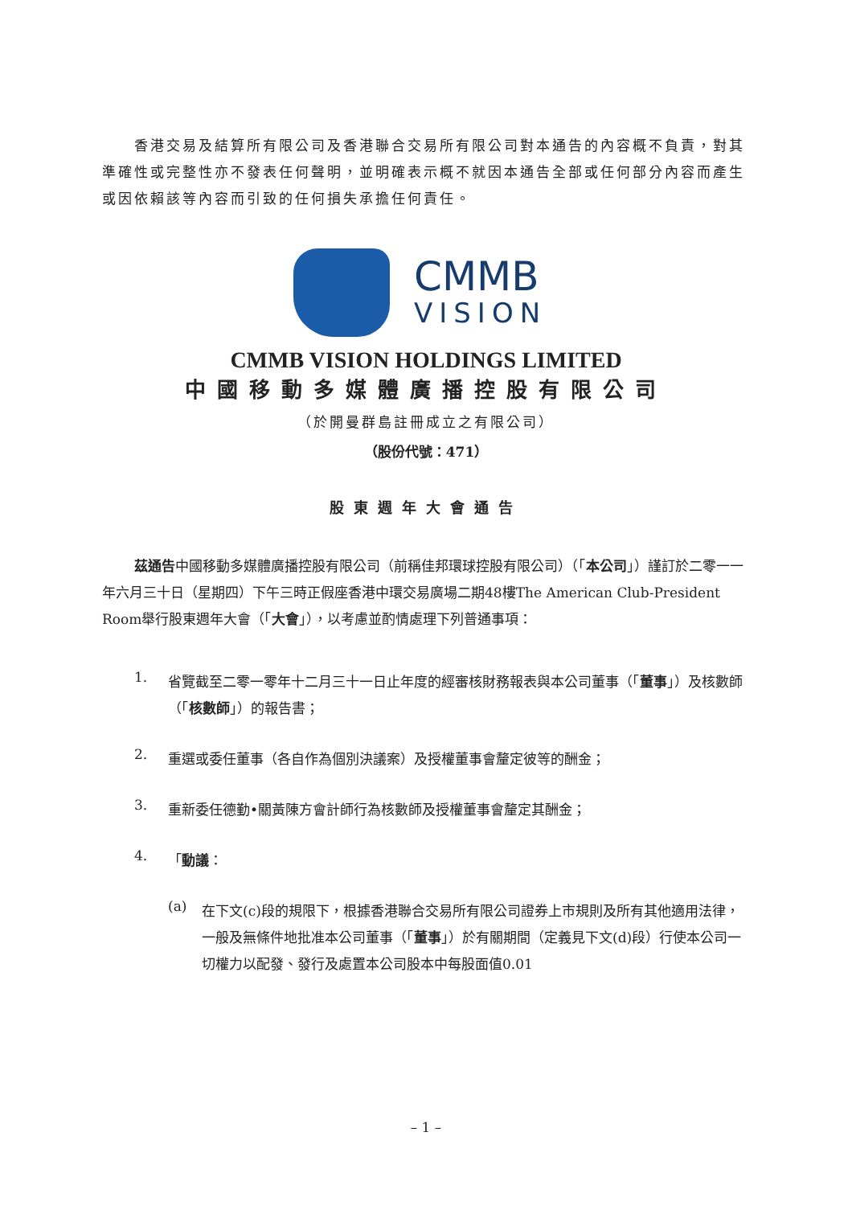香港交易及結算所有限公司及香港聯合交易所有限公司對本通告的內容概不負責，對其準確性或完整性亦不發表任何聲明，並明確表示概不就因本通告全部或任何部分內容而產生或因依賴該等內容而引致的任何損失承擔任何責任。
CMMB
VISION
CMMB VISION HOLDINGS LIMITED
中國移動多媒體廣播控股有限公司
（於開曼群島註冊成立之有限公司）
（股份代號：471）
股東週年大會通告
茲通告中國移動多媒體廣播控股有限公司（前稱佳邦環球控股有限公司）（「本公司」）謹訂於二零一一年六月三十日（星期四）下午三時正假座香港中環交易廣場二期48樓The American Club-President Room舉行股東週年大會（「大會」），以考慮並酌情處理下列普通事項：
1.
省覽截至二零一零年十二月三十一日止年度的經審核財務報表與本公司董事（「董事」）及核數師（「核數師」）的報告書；
2.
重選或委任董事（各自作為個別決議案）及授權董事會釐定彼等的酬金；
3.
重新委任德勤•關黃陳方會計師行為核數師及授權董事會釐定其酬金；
4.
「動議：
(a)
在下文(c)段的規限下，根據香港聯合交易所有限公司證券上市規則及所有其他適用法律，一般及無條件地批准本公司董事（「董事」）於有關期間（定義見下文(d)段）行使本公司一切權力以配發、發行及處置本公司股本中每股面值0.01
– 1 –